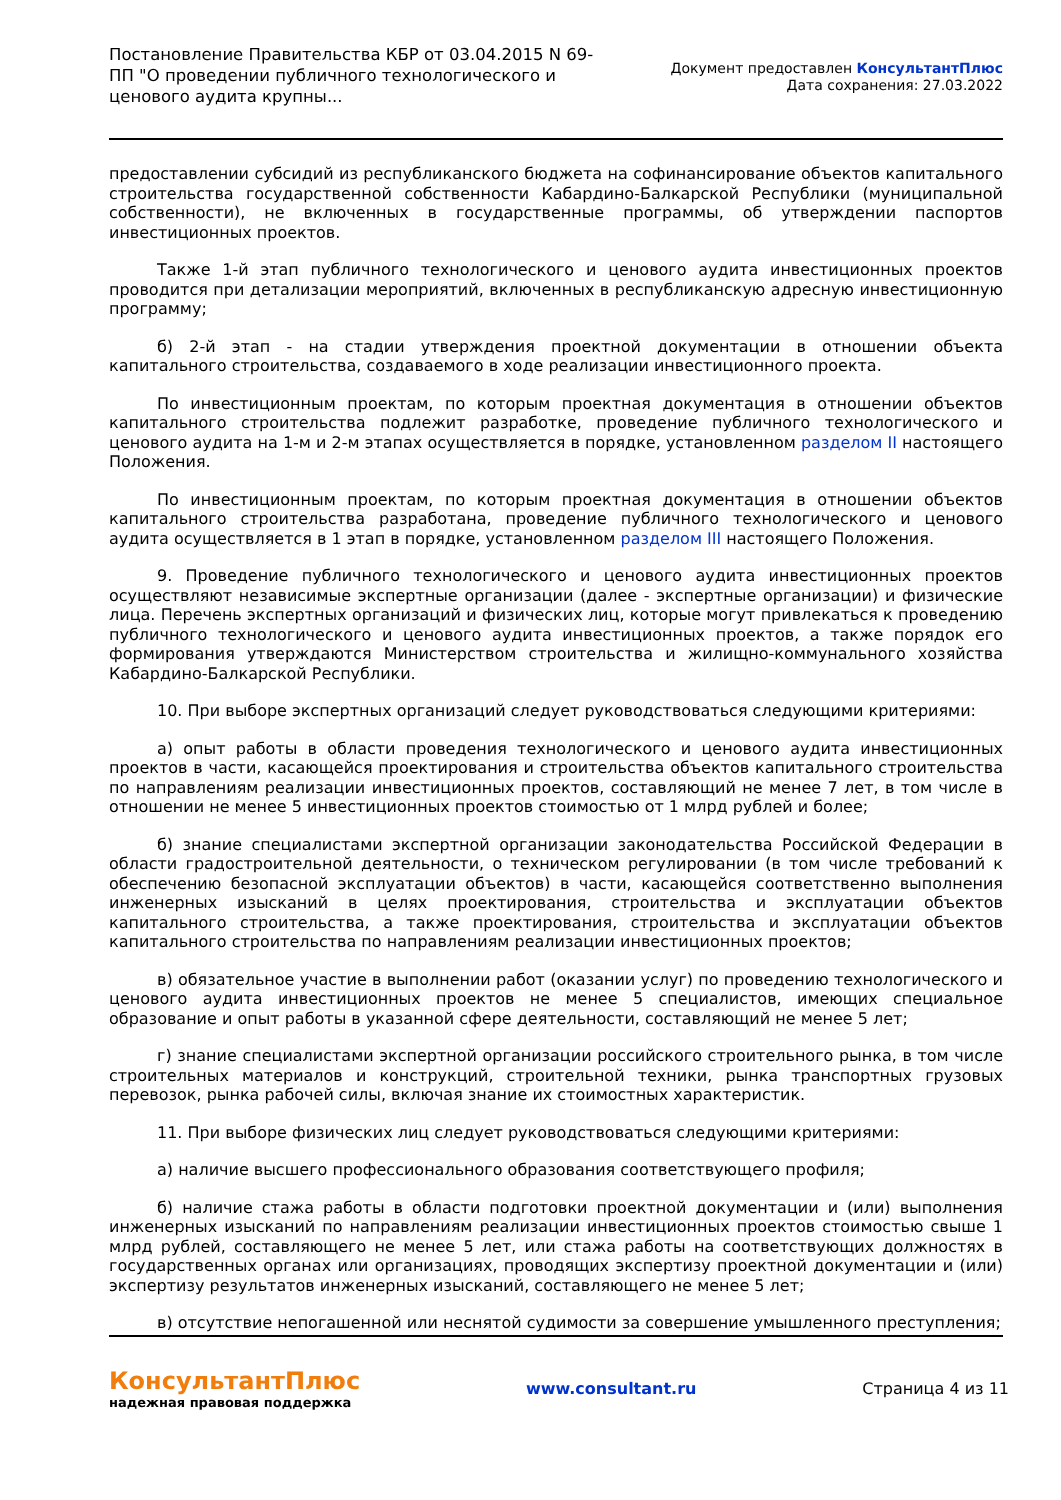Постановление Правительства КБР от 03.04.2015 N 69-ПП "О проведении публичного технологического и ценового аудита крупны...
Документ предоставлен КонсультантПлюс
Дата сохранения: 27.03.2022
предоставлении субсидий из республиканского бюджета на софинансирование объектов капитального строительства государственной собственности Кабардино-Балкарской Республики (муниципальной собственности), не включенных в государственные программы, об утверждении паспортов инвестиционных проектов.
Также 1-й этап публичного технологического и ценового аудита инвестиционных проектов проводится при детализации мероприятий, включенных в республиканскую адресную инвестиционную программу;
б) 2-й этап - на стадии утверждения проектной документации в отношении объекта капитального строительства, создаваемого в ходе реализации инвестиционного проекта.
По инвестиционным проектам, по которым проектная документация в отношении объектов капитального строительства подлежит разработке, проведение публичного технологического и ценового аудита на 1-м и 2-м этапах осуществляется в порядке, установленном разделом II настоящего Положения.
По инвестиционным проектам, по которым проектная документация в отношении объектов капитального строительства разработана, проведение публичного технологического и ценового аудита осуществляется в 1 этап в порядке, установленном разделом III настоящего Положения.
9. Проведение публичного технологического и ценового аудита инвестиционных проектов осуществляют независимые экспертные организации (далее - экспертные организации) и физические лица. Перечень экспертных организаций и физических лиц, которые могут привлекаться к проведению публичного технологического и ценового аудита инвестиционных проектов, а также порядок его формирования утверждаются Министерством строительства и жилищно-коммунального хозяйства Кабардино-Балкарской Республики.
10. При выборе экспертных организаций следует руководствоваться следующими критериями:
а) опыт работы в области проведения технологического и ценового аудита инвестиционных проектов в части, касающейся проектирования и строительства объектов капитального строительства по направлениям реализации инвестиционных проектов, составляющий не менее 7 лет, в том числе в отношении не менее 5 инвестиционных проектов стоимостью от 1 млрд рублей и более;
б) знание специалистами экспертной организации законодательства Российской Федерации в области градостроительной деятельности, о техническом регулировании (в том числе требований к обеспечению безопасной эксплуатации объектов) в части, касающейся соответственно выполнения инженерных изысканий в целях проектирования, строительства и эксплуатации объектов капитального строительства, а также проектирования, строительства и эксплуатации объектов капитального строительства по направлениям реализации инвестиционных проектов;
в) обязательное участие в выполнении работ (оказании услуг) по проведению технологического и ценового аудита инвестиционных проектов не менее 5 специалистов, имеющих специальное образование и опыт работы в указанной сфере деятельности, составляющий не менее 5 лет;
г) знание специалистами экспертной организации российского строительного рынка, в том числе строительных материалов и конструкций, строительной техники, рынка транспортных грузовых перевозок, рынка рабочей силы, включая знание их стоимостных характеристик.
11. При выборе физических лиц следует руководствоваться следующими критериями:
а) наличие высшего профессионального образования соответствующего профиля;
б) наличие стажа работы в области подготовки проектной документации и (или) выполнения инженерных изысканий по направлениям реализации инвестиционных проектов стоимостью свыше 1 млрд рублей, составляющего не менее 5 лет, или стажа работы на соответствующих должностях в государственных органах или организациях, проводящих экспертизу проектной документации и (или) экспертизу результатов инженерных изысканий, составляющего не менее 5 лет;
в) отсутствие непогашенной или неснятой судимости за совершение умышленного преступления;
КонсультантПлюс
надежная правовая поддержка
www.consultant.ru Страница 4 из 11